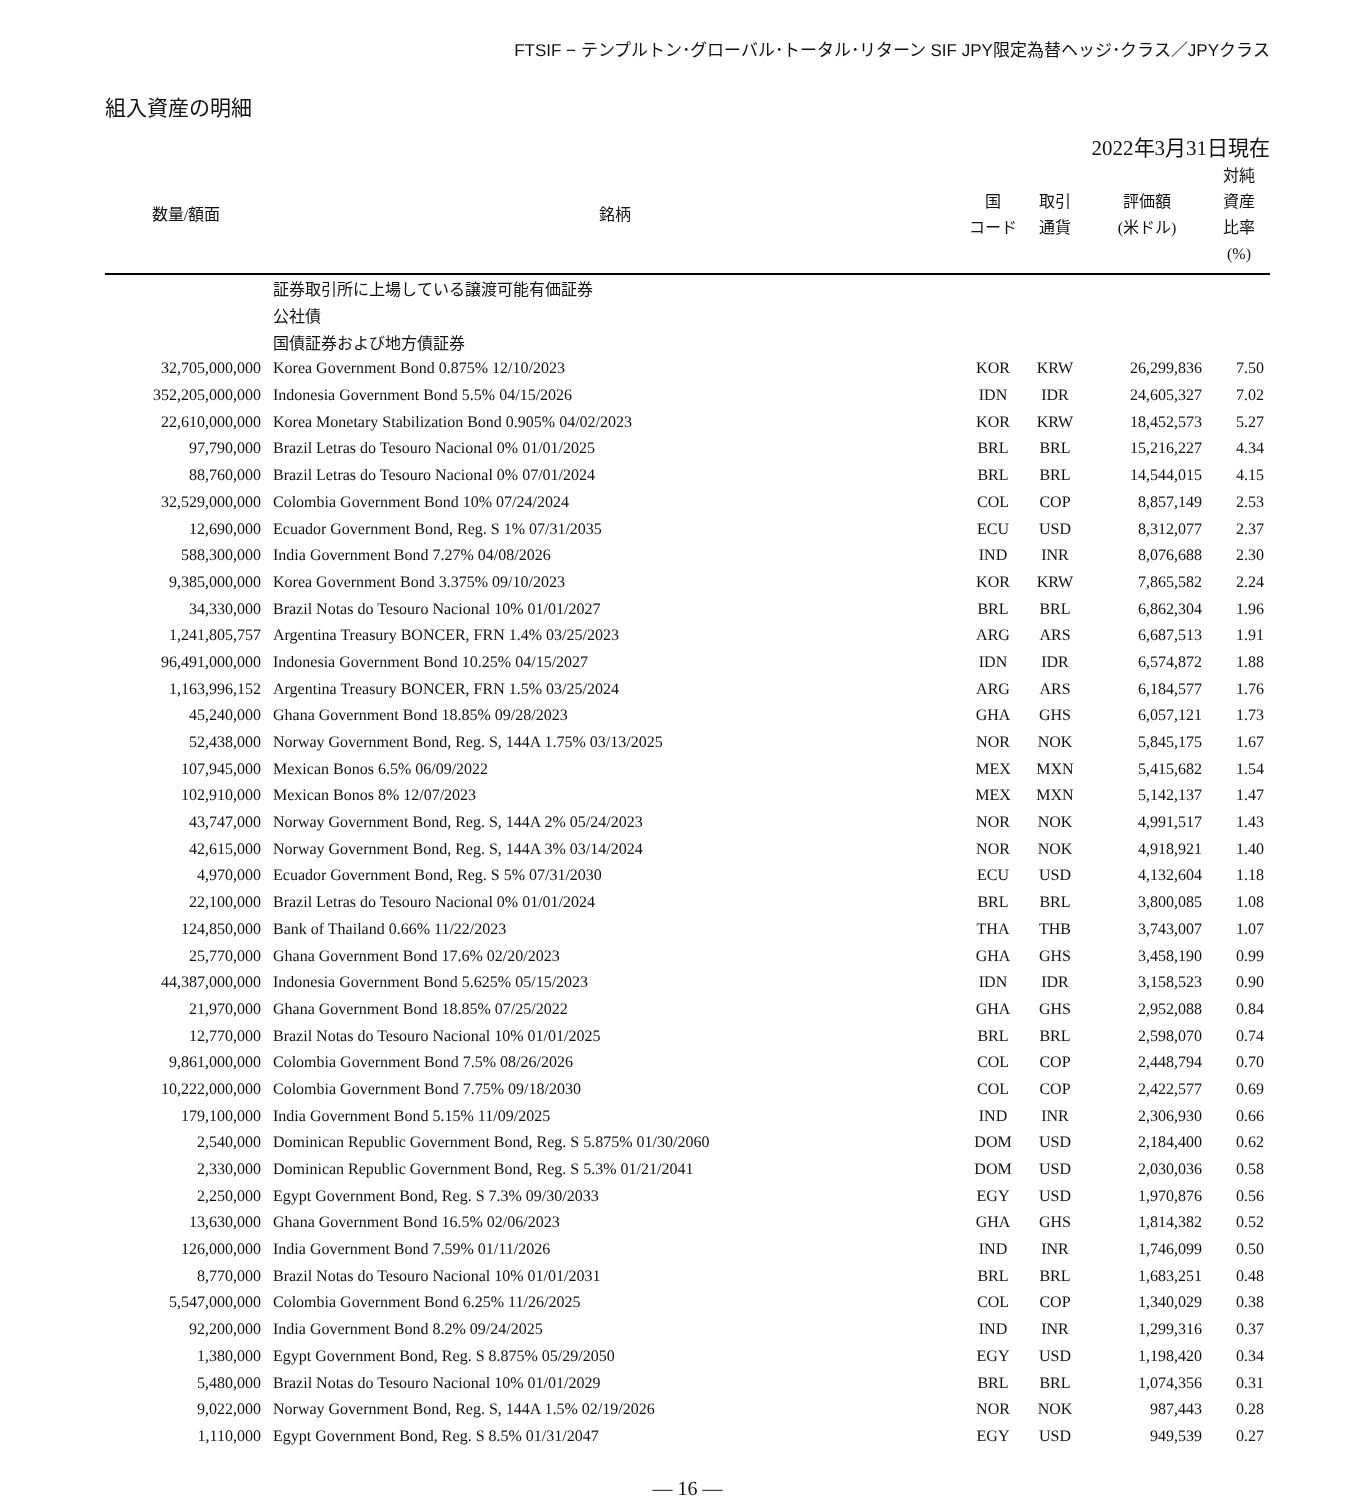FTSIF − テンプルトン･グローバル･トータル･リターン SIF JPY限定為替ヘッジ･クラス／JPYクラス
組入資産の明細
2022年3月31日現在
| 数量/額面 | 銘柄 | 国 コード | 取引 通貨 | 評価額 (米ドル) | 対純 資産 比率 (%) |
| --- | --- | --- | --- | --- | --- |
| | 証券取引所に上場している譲渡可能有価証券 | | | | |
| | 公社債 | | | | |
| | 国債証券および地方債証券 | | | | |
| 32,705,000,000 | Korea Government Bond 0.875% 12/10/2023 | KOR | KRW | 26,299,836 | 7.50 |
| 352,205,000,000 | Indonesia Government Bond 5.5% 04/15/2026 | IDN | IDR | 24,605,327 | 7.02 |
| 22,610,000,000 | Korea Monetary Stabilization Bond 0.905% 04/02/2023 | KOR | KRW | 18,452,573 | 5.27 |
| 97,790,000 | Brazil Letras do Tesouro Nacional 0% 01/01/2025 | BRL | BRL | 15,216,227 | 4.34 |
| 88,760,000 | Brazil Letras do Tesouro Nacional 0% 07/01/2024 | BRL | BRL | 14,544,015 | 4.15 |
| 32,529,000,000 | Colombia Government Bond 10% 07/24/2024 | COL | COP | 8,857,149 | 2.53 |
| 12,690,000 | Ecuador Government Bond, Reg. S 1% 07/31/2035 | ECU | USD | 8,312,077 | 2.37 |
| 588,300,000 | India Government Bond 7.27% 04/08/2026 | IND | INR | 8,076,688 | 2.30 |
| 9,385,000,000 | Korea Government Bond 3.375% 09/10/2023 | KOR | KRW | 7,865,582 | 2.24 |
| 34,330,000 | Brazil Notas do Tesouro Nacional 10% 01/01/2027 | BRL | BRL | 6,862,304 | 1.96 |
| 1,241,805,757 | Argentina Treasury BONCER, FRN 1.4% 03/25/2023 | ARG | ARS | 6,687,513 | 1.91 |
| 96,491,000,000 | Indonesia Government Bond 10.25% 04/15/2027 | IDN | IDR | 6,574,872 | 1.88 |
| 1,163,996,152 | Argentina Treasury BONCER, FRN 1.5% 03/25/2024 | ARG | ARS | 6,184,577 | 1.76 |
| 45,240,000 | Ghana Government Bond 18.85% 09/28/2023 | GHA | GHS | 6,057,121 | 1.73 |
| 52,438,000 | Norway Government Bond, Reg. S, 144A 1.75% 03/13/2025 | NOR | NOK | 5,845,175 | 1.67 |
| 107,945,000 | Mexican Bonos 6.5% 06/09/2022 | MEX | MXN | 5,415,682 | 1.54 |
| 102,910,000 | Mexican Bonos 8% 12/07/2023 | MEX | MXN | 5,142,137 | 1.47 |
| 43,747,000 | Norway Government Bond, Reg. S, 144A 2% 05/24/2023 | NOR | NOK | 4,991,517 | 1.43 |
| 42,615,000 | Norway Government Bond, Reg. S, 144A 3% 03/14/2024 | NOR | NOK | 4,918,921 | 1.40 |
| 4,970,000 | Ecuador Government Bond, Reg. S 5% 07/31/2030 | ECU | USD | 4,132,604 | 1.18 |
| 22,100,000 | Brazil Letras do Tesouro Nacional 0% 01/01/2024 | BRL | BRL | 3,800,085 | 1.08 |
| 124,850,000 | Bank of Thailand 0.66% 11/22/2023 | THA | THB | 3,743,007 | 1.07 |
| 25,770,000 | Ghana Government Bond 17.6% 02/20/2023 | GHA | GHS | 3,458,190 | 0.99 |
| 44,387,000,000 | Indonesia Government Bond 5.625% 05/15/2023 | IDN | IDR | 3,158,523 | 0.90 |
| 21,970,000 | Ghana Government Bond 18.85% 07/25/2022 | GHA | GHS | 2,952,088 | 0.84 |
| 12,770,000 | Brazil Notas do Tesouro Nacional 10% 01/01/2025 | BRL | BRL | 2,598,070 | 0.74 |
| 9,861,000,000 | Colombia Government Bond 7.5% 08/26/2026 | COL | COP | 2,448,794 | 0.70 |
| 10,222,000,000 | Colombia Government Bond 7.75% 09/18/2030 | COL | COP | 2,422,577 | 0.69 |
| 179,100,000 | India Government Bond 5.15% 11/09/2025 | IND | INR | 2,306,930 | 0.66 |
| 2,540,000 | Dominican Republic Government Bond, Reg. S 5.875% 01/30/2060 | DOM | USD | 2,184,400 | 0.62 |
| 2,330,000 | Dominican Republic Government Bond, Reg. S 5.3% 01/21/2041 | DOM | USD | 2,030,036 | 0.58 |
| 2,250,000 | Egypt Government Bond, Reg. S 7.3% 09/30/2033 | EGY | USD | 1,970,876 | 0.56 |
| 13,630,000 | Ghana Government Bond 16.5% 02/06/2023 | GHA | GHS | 1,814,382 | 0.52 |
| 126,000,000 | India Government Bond 7.59% 01/11/2026 | IND | INR | 1,746,099 | 0.50 |
| 8,770,000 | Brazil Notas do Tesouro Nacional 10% 01/01/2031 | BRL | BRL | 1,683,251 | 0.48 |
| 5,547,000,000 | Colombia Government Bond 6.25% 11/26/2025 | COL | COP | 1,340,029 | 0.38 |
| 92,200,000 | India Government Bond 8.2% 09/24/2025 | IND | INR | 1,299,316 | 0.37 |
| 1,380,000 | Egypt Government Bond, Reg. S 8.875% 05/29/2050 | EGY | USD | 1,198,420 | 0.34 |
| 5,480,000 | Brazil Notas do Tesouro Nacional 10% 01/01/2029 | BRL | BRL | 1,074,356 | 0.31 |
| 9,022,000 | Norway Government Bond, Reg. S, 144A 1.5% 02/19/2026 | NOR | NOK | 987,443 | 0.28 |
| 1,110,000 | Egypt Government Bond, Reg. S 8.5% 01/31/2047 | EGY | USD | 949,539 | 0.27 |
― 16 ―